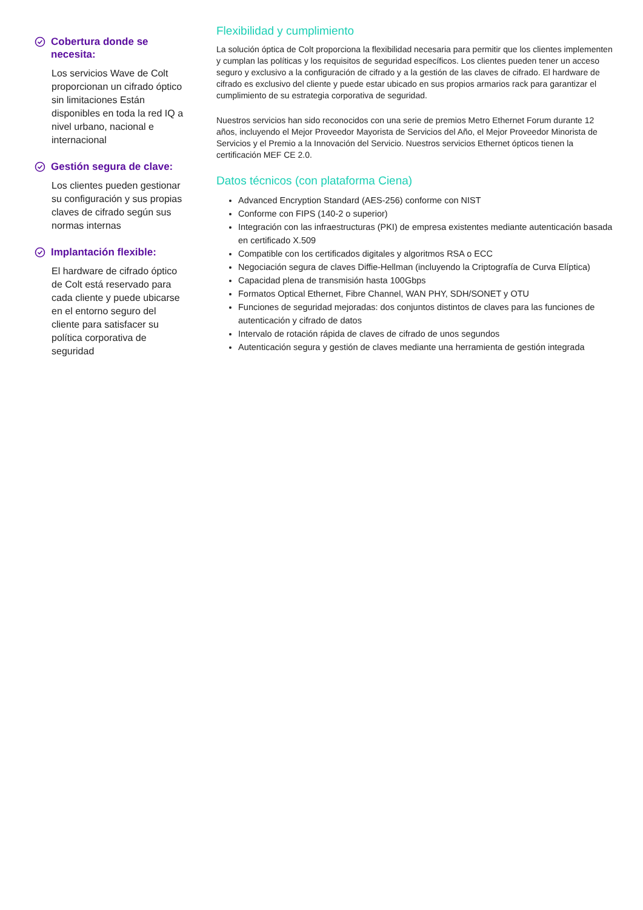Cobertura donde se necesita:
Los servicios Wave de Colt proporcionan un cifrado óptico sin limitaciones Están disponibles en toda la red IQ a nivel urbano, nacional e internacional
Gestión segura de clave:
Los clientes pueden gestionar su configuración y sus propias claves de cifrado según sus normas internas
Implantación flexible:
El hardware de cifrado óptico de Colt está reservado para cada cliente y puede ubicarse en el entorno seguro del cliente para satisfacer su política corporativa de seguridad
Flexibilidad y cumplimiento
La solución óptica de Colt proporciona la flexibilidad necesaria para permitir que los clientes implementen y cumplan las políticas y los requisitos de seguridad específicos. Los clientes pueden tener un acceso seguro y exclusivo a la configuración de cifrado y a la gestión de las claves de cifrado. El hardware de cifrado es exclusivo del cliente y puede estar ubicado en sus propios armarios rack para garantizar el cumplimiento de su estrategia corporativa de seguridad.
Nuestros servicios han sido reconocidos con una serie de premios Metro Ethernet Forum durante 12 años, incluyendo el Mejor Proveedor Mayorista de Servicios del Año, el Mejor Proveedor Minorista de Servicios y el Premio a la Innovación del Servicio. Nuestros servicios Ethernet ópticos tienen la certificación MEF CE 2.0.
Datos técnicos (con plataforma Ciena)
Advanced Encryption Standard (AES-256) conforme con NIST
Conforme con FIPS (140-2 o superior)
Integración con las infraestructuras (PKI) de empresa existentes mediante autenticación basada en certificado X.509
Compatible con los certificados digitales y algoritmos RSA o ECC
Negociación segura de claves Diffie-Hellman (incluyendo la Criptografía de Curva Elíptica)
Capacidad plena de transmisión hasta 100Gbps
Formatos Optical Ethernet, Fibre Channel, WAN PHY, SDH/SONET y OTU
Funciones de seguridad mejoradas: dos conjuntos distintos de claves para las funciones de autenticación y cifrado de datos
Intervalo de rotación rápida de claves de cifrado de unos segundos
Autenticación segura y gestión de claves mediante una herramienta de gestión integrada